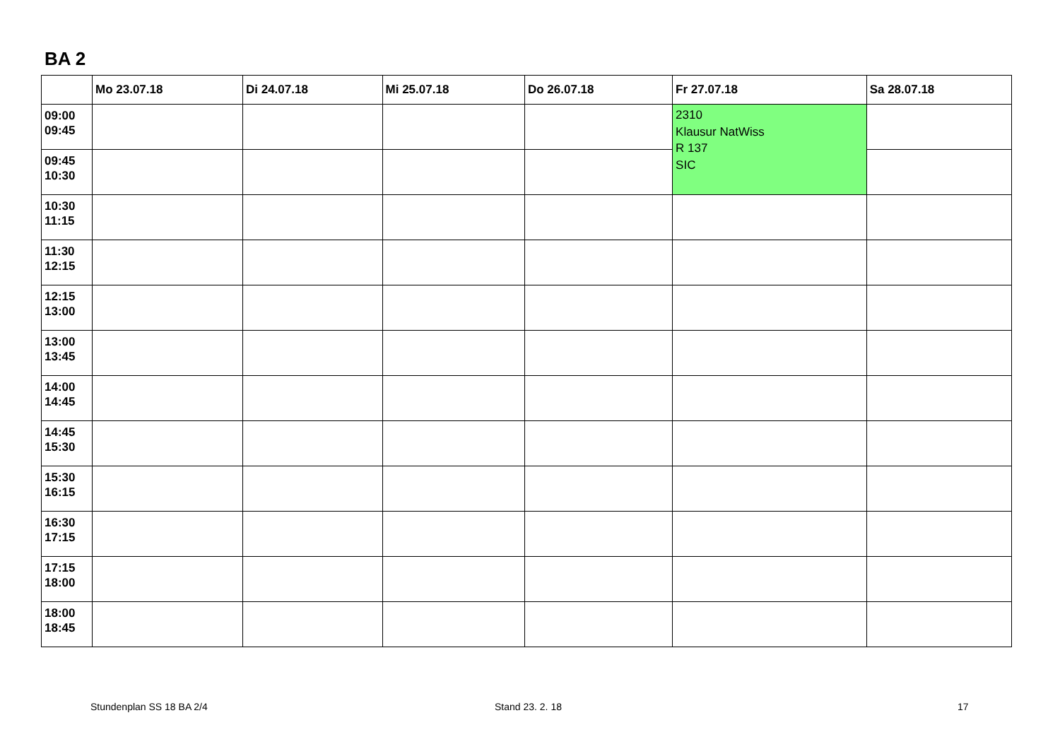BA 2
| | Mo 23.07.18 | Di 24.07.18 | Mi 25.07.18 | Do 26.07.18 | Fr 27.07.18 | Sa 28.07.18 |
| --- | --- | --- | --- | --- | --- | --- |
| 09:00 09:45 | | | | | 2310 Klausur NatWiss R 137 SIC | |
| 09:45 10:30 | | | | | | |
| 10:30 11:15 | | | | | | |
| 11:30 12:15 | | | | | | |
| 12:15 13:00 | | | | | | |
| 13:00 13:45 | | | | | | |
| 14:00 14:45 | | | | | | |
| 14:45 15:30 | | | | | | |
| 15:30 16:15 | | | | | | |
| 16:30 17:15 | | | | | | |
| 17:15 18:00 | | | | | | |
| 18:00 18:45 | | | | | | |
Stundenplan SS 18 BA 2/4 Stand 23. 2. 18 17